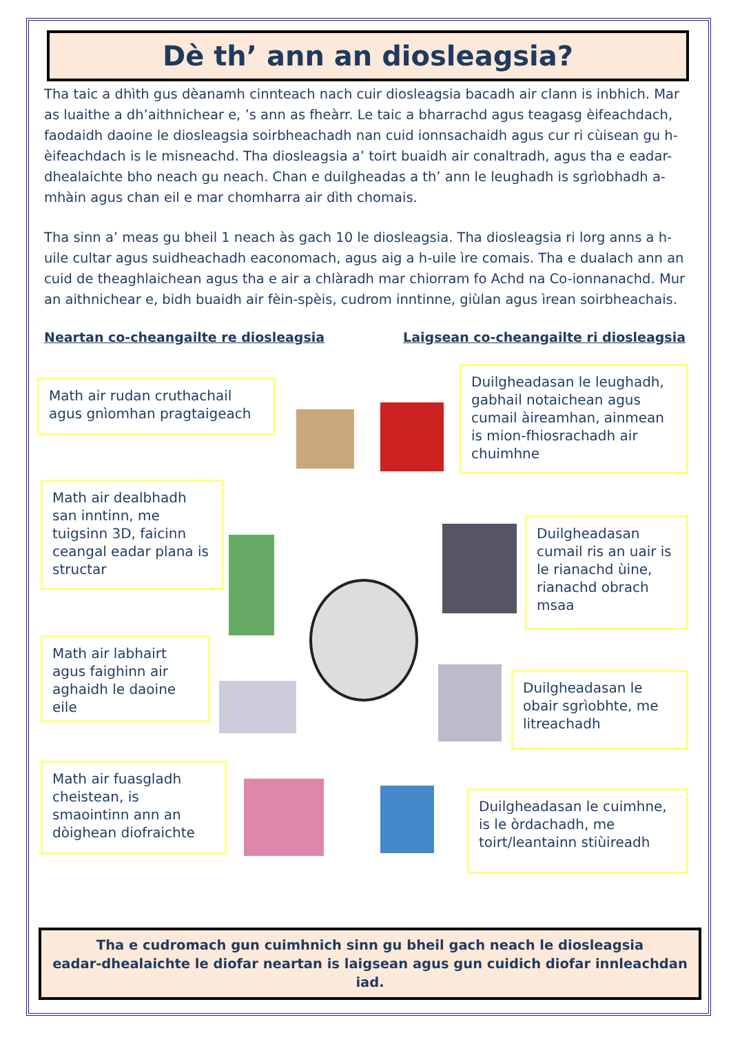Dè th’ ann an diosleagsia?
Tha taic a dhìth gus dèanamh cinnteach nach cuir diosleagsia bacadh air clann is inbhich. Mar as luaithe a dh’aithnichear e, ’s ann as fheàrr. Le taic a bharrachd agus teagasg èifeachdach, faodaidh daoine le diosleagsia soirbheachadh nan cuid ionnsachaidh agus cur ri cùisean gu h-èifeachdach is le misneachd. Tha diosleagsia a’ toirt buaidh air conaltradh, agus tha e eadar-dhealaichte bho neach gu neach. Chan e duilgheadas a th’ ann le leughadh is sgrìobhadh a-mhàin agus chan eil e mar chomharra air dìth chomais.
Tha sinn a’ meas gu bheil 1 neach às gach 10 le diosleagsia. Tha diosleagsia ri lorg anns a h-uile cultar agus suidheachadh eaconomach, agus aig a h-uile ìre comais. Tha e dualach ann an cuid de theaghlaichean agus tha e air a chlàradh mar chiorram fo Achd na Co-ionnanachd. Mur an aithnichear e, bidh buaidh air fèin-spèis, cudrom inntinne, giùlan agus ìrean soirbheachais.
Neartan co-cheangailte re diosleagsia Laigsean co-cheangailte ri diosleagsia
Math air rudan cruthachail agus gnìomhan pragtaigeach
Math air dealbhadh san inntinn, me tuigsinn 3D, faicinn ceangal eadar plana is structar
Math air labhairt agus faighinn air aghaidh le daoine eile
Math air fuasgladh cheistean, is smaointinn ann an dòighean diofraichte
Duilgheadasan le leughadh, gabhail notaichean agus cumail àireamhan, ainmean is mion-fhiosrachadh air chuimhne
Duilgheadasan cumail ris an uair is le rianachd ùine, rianachd obrach msaa
Duilgheadasan le obair sgrìobhte, me litreachadh
Duilgheadasan le cuimhne, is le òrdachadh, me toirt/leantainn stiùireadh
Tha e cudromach gun cuimhnich sinn gu bheil gach neach le diosleagsia
eadar-dhealaichte le diofar neartan is laigsean agus gun cuidich diofar innleachdan iad.